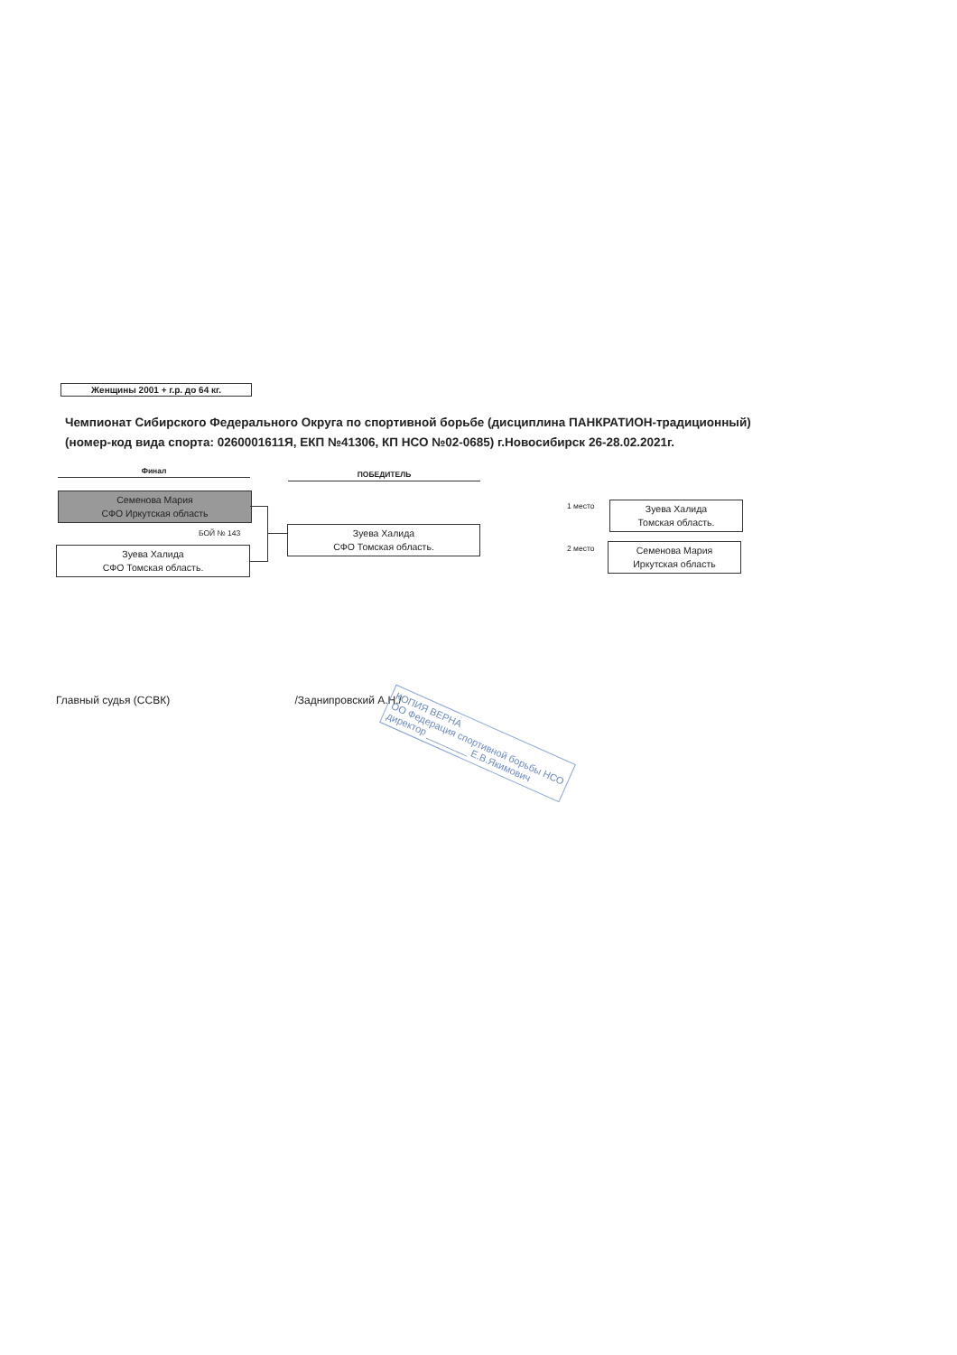Женщины 2001 + г.р. до 64 кг.
Чемпионат Сибирского Федерального Округа по спортивной борьбе (дисциплина ПАНКРАТИОН-традиционный)
(номер-код вида спорта: 0260001611Я, ЕКП №41306, КП НСО №02-0685) г.Новосибирск 26-28.02.2021г.
Финал ПОБЕДИТЕЛЬ
Семенова Мария
СФО Иркутская область
БОЙ № 143
Зуева Халида
СФО Томская область.
Зуева Халида
СФО Томская область.
1 место
Зуева Халида
Томская область.
2 место
Семенова Мария
Иркутская область
Главный судья (ССВК) /Заднипровский А.Н./
КОПИЯ ВЕРНА
ОО Федерация спортивной борьбы НСО
директор ________ Е.В.Якимович